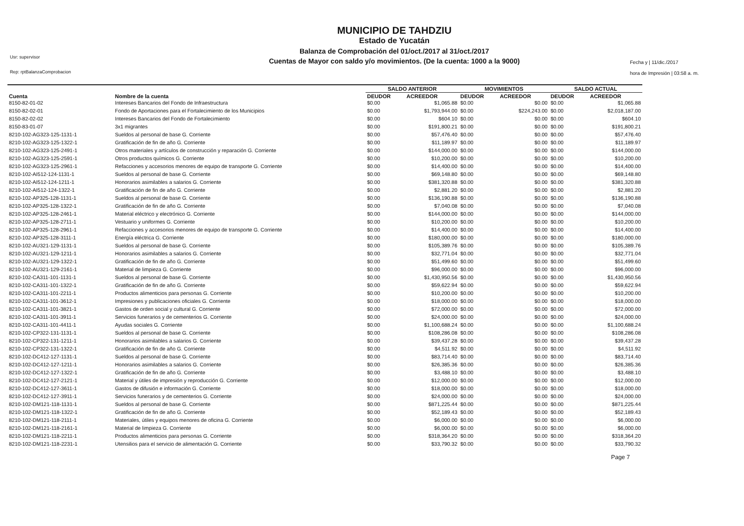Usr: supervisor
Rep: rptBalanzaComprobacion
MUNICIPIO DE TAHDZIU
Estado de Yucatán
Balanza de Comprobación del 01/oct./2017 al 31/oct./2017
Cuentas de Mayor con saldo y/o movimientos. (De la cuenta: 1000 a la 9000)
Fecha y | 11/dic./2017
hora de Impresión | 03:58 a. m.
| | | SALDO ANTERIOR | | MOVIMIENTOS | | SALDO ACTUAL | |
| --- | --- | --- | --- | --- | --- | --- | --- |
| Cuenta | Nombre de la cuenta | DEUDOR | ACREEDOR | DEUDOR | ACREEDOR | DEUDOR | ACREEDOR |
| 8150-82-01-02 | Intereses Bancarios del Fondo de Infraestructura | $0.00 | $1,065.88 | $0.00 | $0.00 | $0.00 | $1,065.88 |
| 8150-82-02-01 | Fondo de Aportaciones para el Fortalecimiento de los Municipios | $0.00 | $1,793,944.00 | $0.00 | $224,243.00 | $0.00 | $2,018,187.00 |
| 8150-82-02-02 | Intereses Bancarios del Fondo de Fortalecimiento | $0.00 | $604.10 | $0.00 | $0.00 | $0.00 | $604.10 |
| 8150-83-01-07 | 3x1 migrantes | $0.00 | $191,800.21 | $0.00 | $0.00 | $0.00 | $191,800.21 |
| 8210-102-AG323-125-1131-1 | Sueldos al personal de base G. Corriente | $0.00 | $57,476.40 | $0.00 | $0.00 | $0.00 | $57,476.40 |
| 8210-102-AG323-125-1322-1 | Gratificación de fin de año G. Corriente | $0.00 | $11,189.97 | $0.00 | $0.00 | $0.00 | $11,189.97 |
| 8210-102-AG323-125-2491-1 | Otros materiales y artículos de construcción y reparación G. Corriente | $0.00 | $144,000.00 | $0.00 | $0.00 | $0.00 | $144,000.00 |
| 8210-102-AG323-125-2591-1 | Otros productos químicos G. Corriente | $0.00 | $10,200.00 | $0.00 | $0.00 | $0.00 | $10,200.00 |
| 8210-102-AG323-125-2961-1 | Refacciones y accesorios menores de equipo de transporte G. Corriente | $0.00 | $14,400.00 | $0.00 | $0.00 | $0.00 | $14,400.00 |
| 8210-102-AI512-124-1131-1 | Sueldos al personal de base G. Corriente | $0.00 | $69,148.80 | $0.00 | $0.00 | $0.00 | $69,148.80 |
| 8210-102-AI512-124-1211-1 | Honorarios asimilables a salarios G. Corriente | $0.00 | $381,320.88 | $0.00 | $0.00 | $0.00 | $381,320.88 |
| 8210-102-AI512-124-1322-1 | Gratificación de fin de año G. Corriente | $0.00 | $2,881.20 | $0.00 | $0.00 | $0.00 | $2,881.20 |
| 8210-102-AP325-128-1131-1 | Sueldos al personal de base G. Corriente | $0.00 | $136,190.88 | $0.00 | $0.00 | $0.00 | $136,190.88 |
| 8210-102-AP325-128-1322-1 | Gratificación de fin de año G. Corriente | $0.00 | $7,040.08 | $0.00 | $0.00 | $0.00 | $7,040.08 |
| 8210-102-AP325-128-2461-1 | Material eléctrico y electrónico G. Corriente | $0.00 | $144,000.00 | $0.00 | $0.00 | $0.00 | $144,000.00 |
| 8210-102-AP325-128-2711-1 | Vestuario y uniformes G. Corriente | $0.00 | $10,200.00 | $0.00 | $0.00 | $0.00 | $10,200.00 |
| 8210-102-AP325-128-2961-1 | Refacciones y accesorios menores de equipo de transporte G. Corriente | $0.00 | $14,400.00 | $0.00 | $0.00 | $0.00 | $14,400.00 |
| 8210-102-AP325-128-3111-1 | Energía eléctrica G. Corriente | $0.00 | $180,000.00 | $0.00 | $0.00 | $0.00 | $180,000.00 |
| 8210-102-AU321-129-1131-1 | Sueldos al personal de base G. Corriente | $0.00 | $105,389.76 | $0.00 | $0.00 | $0.00 | $105,389.76 |
| 8210-102-AU321-129-1211-1 | Honorarios asimilables a salarios G. Corriente | $0.00 | $32,771.04 | $0.00 | $0.00 | $0.00 | $32,771.04 |
| 8210-102-AU321-129-1322-1 | Gratificación de fin de año G. Corriente | $0.00 | $51,499.60 | $0.00 | $0.00 | $0.00 | $51,499.60 |
| 8210-102-AU321-129-2161-1 | Material de limpieza G. Corriente | $0.00 | $96,000.00 | $0.00 | $0.00 | $0.00 | $96,000.00 |
| 8210-102-CA311-101-1131-1 | Sueldos al personal de base G. Corriente | $0.00 | $1,430,950.56 | $0.00 | $0.00 | $0.00 | $1,430,950.56 |
| 8210-102-CA311-101-1322-1 | Gratificación de fin de año G. Corriente | $0.00 | $59,622.94 | $0.00 | $0.00 | $0.00 | $59,622.94 |
| 8210-102-CA311-101-2211-1 | Productos alimenticios para personas G. Corriente | $0.00 | $10,200.00 | $0.00 | $0.00 | $0.00 | $10,200.00 |
| 8210-102-CA311-101-3612-1 | Impresiones y publicaciones oficiales G. Corriente | $0.00 | $18,000.00 | $0.00 | $0.00 | $0.00 | $18,000.00 |
| 8210-102-CA311-101-3821-1 | Gastos de orden social y cultural G. Corriente | $0.00 | $72,000.00 | $0.00 | $0.00 | $0.00 | $72,000.00 |
| 8210-102-CA311-101-3911-1 | Servicios funerarios y de cementerios G. Corriente | $0.00 | $24,000.00 | $0.00 | $0.00 | $0.00 | $24,000.00 |
| 8210-102-CA311-101-4411-1 | Ayudas sociales G. Corriente | $0.00 | $1,100,688.24 | $0.00 | $0.00 | $0.00 | $1,100,688.24 |
| 8210-102-CP322-131-1131-1 | Sueldos al personal de base G. Corriente | $0.00 | $108,286.08 | $0.00 | $0.00 | $0.00 | $108,286.08 |
| 8210-102-CP322-131-1211-1 | Honorarios asimilables a salarios G. Corriente | $0.00 | $39,437.28 | $0.00 | $0.00 | $0.00 | $39,437.28 |
| 8210-102-CP322-131-1322-1 | Gratificación de fin de año G. Corriente | $0.00 | $4,511.92 | $0.00 | $0.00 | $0.00 | $4,511.92 |
| 8210-102-DC412-127-1131-1 | Sueldos al personal de base G. Corriente | $0.00 | $83,714.40 | $0.00 | $0.00 | $0.00 | $83,714.40 |
| 8210-102-DC412-127-1211-1 | Honorarios asimilables a salarios G. Corriente | $0.00 | $26,385.36 | $0.00 | $0.00 | $0.00 | $26,385.36 |
| 8210-102-DC412-127-1322-1 | Gratificación de fin de año G. Corriente | $0.00 | $3,488.10 | $0.00 | $0.00 | $0.00 | $3,488.10 |
| 8210-102-DC412-127-2121-1 | Material y útiles de impresión y reproducción G. Corriente | $0.00 | $12,000.00 | $0.00 | $0.00 | $0.00 | $12,000.00 |
| 8210-102-DC412-127-3611-1 | Gastos de difusión e información G. Corriente | $0.00 | $18,000.00 | $0.00 | $0.00 | $0.00 | $18,000.00 |
| 8210-102-DC412-127-3911-1 | Servicios funerarios y de cementerios G. Corriente | $0.00 | $24,000.00 | $0.00 | $0.00 | $0.00 | $24,000.00 |
| 8210-102-DM121-118-1131-1 | Sueldos al personal de base G. Corriente | $0.00 | $871,225.44 | $0.00 | $0.00 | $0.00 | $871,225.44 |
| 8210-102-DM121-118-1322-1 | Gratificación de fin de año G. Corriente | $0.00 | $52,189.43 | $0.00 | $0.00 | $0.00 | $52,189.43 |
| 8210-102-DM121-118-2111-1 | Materiales, útiles y equipos menores de oficina G. Corriente | $0.00 | $6,000.00 | $0.00 | $0.00 | $0.00 | $6,000.00 |
| 8210-102-DM121-118-2161-1 | Material de limpieza G. Corriente | $0.00 | $6,000.00 | $0.00 | $0.00 | $0.00 | $6,000.00 |
| 8210-102-DM121-118-2211-1 | Productos alimenticios para personas G. Corriente | $0.00 | $318,364.20 | $0.00 | $0.00 | $0.00 | $318,364.20 |
| 8210-102-DM121-118-2231-1 | Utensilios para el servicio de alimentación G. Corriente | $0.00 | $33,790.32 | $0.00 | $0.00 | $0.00 | $33,790.32 |
Page 7